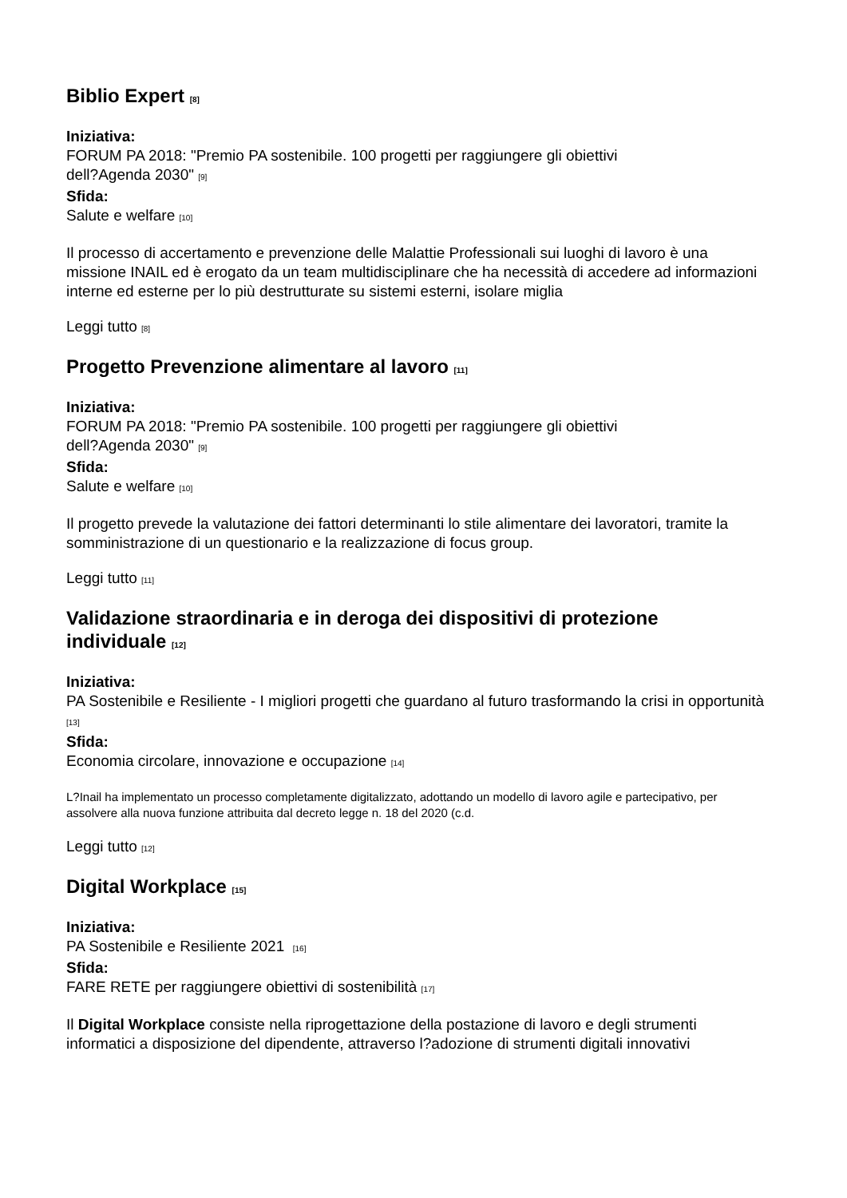Biblio Expert [8]
Iniziativa:
FORUM PA 2018: "Premio PA sostenibile. 100 progetti per raggiungere gli obiettivi
dell?Agenda 2030" [9]
Sfida:
Salute e welfare [10]
Il processo di accertamento e prevenzione delle Malattie Professionali sui luoghi di lavoro è una missione INAIL ed è erogato da un team multidisciplinare che ha necessità di accedere ad informazioni interne ed esterne per lo più destrutturate su sistemi esterni, isolare miglia
Leggi tutto [8]
Progetto Prevenzione alimentare al lavoro [11]
Iniziativa:
FORUM PA 2018: "Premio PA sostenibile. 100 progetti per raggiungere gli obiettivi
dell?Agenda 2030" [9]
Sfida:
Salute e welfare [10]
Il progetto prevede la valutazione dei fattori determinanti lo stile alimentare dei lavoratori, tramite la somministrazione di un questionario e la realizzazione di focus group.
Leggi tutto [11]
Validazione straordinaria e in deroga dei dispositivi di protezione individuale [12]
Iniziativa:
PA Sostenibile e Resiliente - I migliori progetti che guardano al futuro trasformando la crisi in opportunità [13]
Sfida:
Economia circolare, innovazione e occupazione [14]
L?Inail ha implementato un processo completamente digitalizzato, adottando un modello di lavoro agile e partecipativo, per assolvere alla nuova funzione attribuita dal decreto legge n. 18 del 2020 (c.d.
Leggi tutto [12]
Digital Workplace [15]
Iniziativa:
PA Sostenibile e Resiliente 2021 [16]
Sfida:
FARE RETE per raggiungere obiettivi di sostenibilità [17]
Il Digital Workplace consiste nella riprogettazione della postazione di lavoro e degli strumenti informatici a disposizione del dipendente, attraverso l?adozione di strumenti digitali innovativi